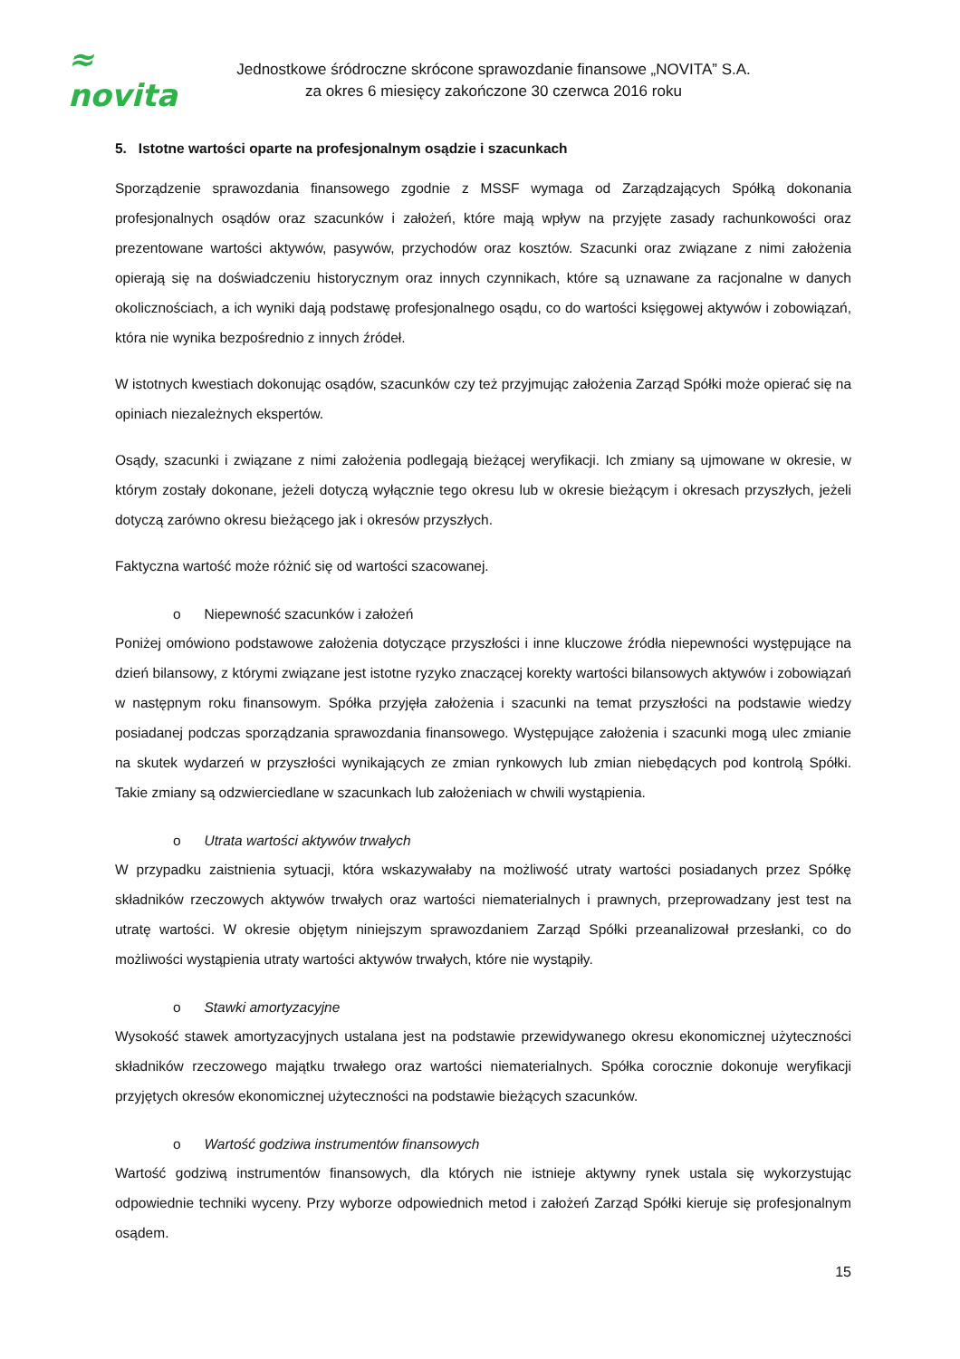≈ novita
Jednostkowe śródroczne skrócone sprawozdanie finansowe „NOVITA” S.A.
za okres 6 miesięcy zakończone 30 czerwca 2016 roku
5. Istotne wartości oparte na profesjonalnym osądzie i szacunkach
Sporządzenie sprawozdania finansowego zgodnie z MSSF wymaga od Zarządzających Spółką dokonania profesjonalnych osądów oraz szacunków i założeń, które mają wpływ na przyjęte zasady rachunkowości oraz prezentowane wartości aktywów, pasywów, przychodów oraz kosztów. Szacunki oraz związane z nimi założenia opierają się na doświadczeniu historycznym oraz innych czynnikach, które są uznawane za racjonalne w danych okolicznościach, a ich wyniki dają podstawę profesjonalnego osądu, co do wartości księgowej aktywów i zobowiązań, która nie wynika bezpośrednio z innych źródeł.
W istotnych kwestiach dokonując osądów, szacunków czy też przyjmując założenia Zarząd Spółki może opierać się na opiniach niezależnych ekspertów.
Osądy, szacunki i związane z nimi założenia podlegają bieżącej weryfikacji. Ich zmiany są ujmowane w okresie, w którym zostały dokonane, jeżeli dotyczą wyłącznie tego okresu lub w okresie bieżącym i okresach przyszłych, jeżeli dotyczą zarówno okresu bieżącego jak i okresów przyszłych.
Faktyczna wartość może różnić się od wartości szacowanej.
o Niepewność szacunków i założeń
Poniżej omówiono podstawowe założenia dotyczące przyszłości i inne kluczowe źródła niepewności występujące na dzień bilansowy, z którymi związane jest istotne ryzyko znaczącej korekty wartości bilansowych aktywów i zobowiązań w następnym roku finansowym. Spółka przyjęła założenia i szacunki na temat przyszłości na podstawie wiedzy posiadanej podczas sporządzania sprawozdania finansowego. Występujące założenia i szacunki mogą ulec zmianie na skutek wydarzeń w przyszłości wynikających ze zmian rynkowych lub zmian niebędących pod kontrolą Spółki. Takie zmiany są odzwierciedlane w szacunkach lub założeniach w chwili wystąpienia.
o Utrata wartości aktywów trwałych
W przypadku zaistnienia sytuacji, która wskazywałaby na możliwość utraty wartości posiadanych przez Spółkę składników rzeczowych aktywów trwałych oraz wartości niematerialnych i prawnych, przeprowadzany jest test na utratę wartości. W okresie objętym niniejszym sprawozdaniem Zarząd Spółki przeanalizował przesłanki, co do możliwości wystąpienia utraty wartości aktywów trwałych, które nie wystąpiły.
o Stawki amortyzacyjne
Wysokość stawek amortyzacyjnych ustalana jest na podstawie przewidywanego okresu ekonomicznej użyteczności składników rzeczowego majątku trwałego oraz wartości niematerialnych. Spółka corocznie dokonuje weryfikacji przyjętych okresów ekonomicznej użyteczności na podstawie bieżących szacunków.
o Wartość godziwa instrumentów finansowych
Wartość godziwą instrumentów finansowych, dla których nie istnieje aktywny rynek ustala się wykorzystując odpowiednie techniki wyceny. Przy wyborze odpowiednich metod i założeń Zarząd Spółki kieruje się profesjonalnym osądem.
15